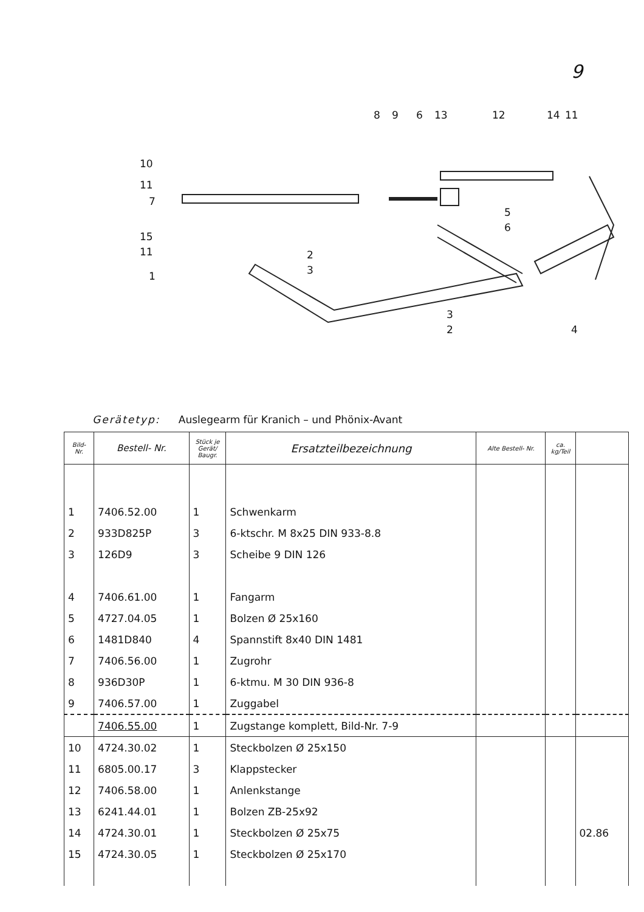9
8
9
6
13
12
14
11
10
11
7
15
11
1
2
3
5
6
3
2
4
Gerätetyp: Auslegearm für Kranich – und Phönix-Avant
| Bild- Nr. | Bestell- Nr. | Stück je Gerät/ Baugr. | Ersatzteilbezeichnung | Alte Bestell- Nr. | ca. kg/Teil | |
| --- | --- | --- | --- | --- | --- | --- |
| 1 | 7406.52.00 | 1 | Schwenkarm | | | |
| 2 | 933D825P | 3 | 6-ktschr. M 8x25 DIN 933-8.8 | | | |
| 3 | 126D9 | 3 | Scheibe 9 DIN 126 | | | |
| 4 | 7406.61.00 | 1 | Fangarm | | | |
| 5 | 4727.04.05 | 1 | Bolzen Ø 25x160 | | | |
| 6 | 1481D840 | 4 | Spannstift 8x40 DIN 1481 | | | |
| 7 | 7406.56.00 | 1 | Zugrohr | | | |
| 8 | 936D30P | 1 | 6-ktmu. M 30 DIN 936-8 | | | |
| 9 | 7406.57.00 | 1 | Zuggabel | | | |
| | 7406.55.00 | 1 | Zugstange komplett, Bild-Nr. 7-9 | | | |
| 10 | 4724.30.02 | 1 | Steckbolzen Ø 25x150 | | | |
| 11 | 6805.00.17 | 3 | Klappstecker | | | |
| 12 | 7406.58.00 | 1 | Anlenkstange | | | |
| 13 | 6241.44.01 | 1 | Bolzen ZB-25x92 | | | |
| 14 | 4724.30.01 | 1 | Steckbolzen Ø 25x75 | | | 02.86 |
| 15 | 4724.30.05 | 1 | Steckbolzen Ø 25x170 | | | |